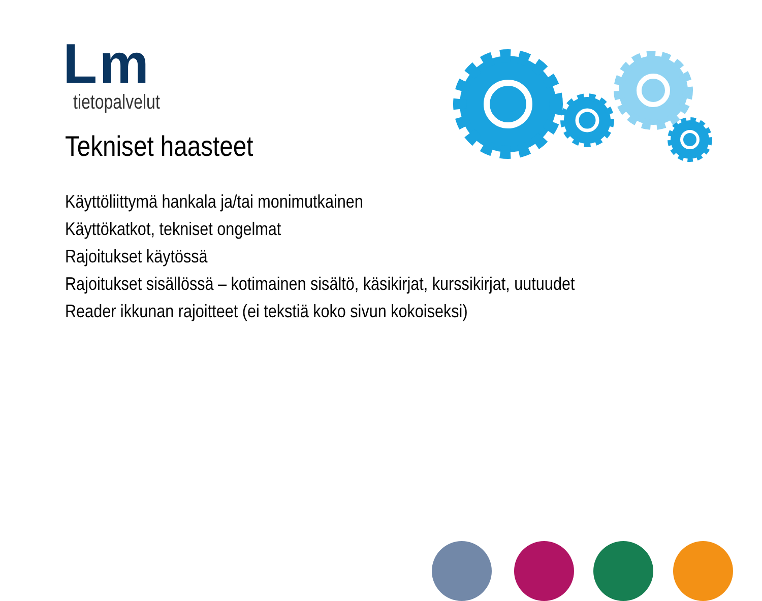Lm
tietopalvelut
Tekniset haasteet
Käyttöliittymä hankala ja/tai monimutkainen
Käyttökatkot, tekniset ongelmat
Rajoitukset käytössä
Rajoitukset sisällössä – kotimainen sisältö, käsikirjat, kurssikirjat, uutuudet
Reader ikkunan rajoitteet (ei tekstiä koko sivun kokoiseksi)